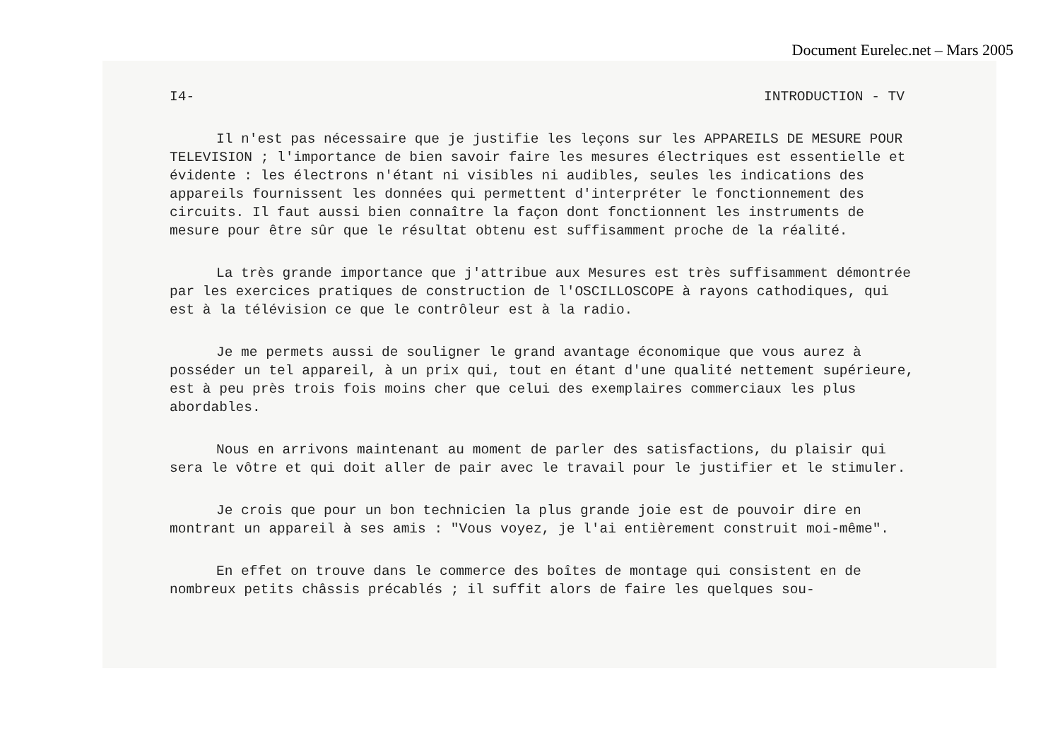Document Eurelec.net – Mars 2005
I4- INTRODUCTION - TV
Il n'est pas nécessaire que je justifie les leçons sur les APPAREILS DE MESURE POUR TELEVISION ; l'importance de bien savoir faire les mesures électriques est essentielle et évidente : les électrons n'étant ni visibles ni audibles, seules les indications des appareils fournissent les données qui permettent d'interpréter le fonctionnement des circuits. Il faut aussi bien connaître la façon dont fonctionnent les instruments de mesure pour être sûr que le résultat obtenu est suffisamment proche de la réalité.
La très grande importance que j'attribue aux Mesures est très suffisamment démontrée par les exercices pratiques de construction de l'OSCILLOSCOPE à rayons cathodiques, qui est à la télévision ce que le contrôleur est à la radio.
Je me permets aussi de souligner le grand avantage économique que vous aurez à posséder un tel appareil, à un prix qui, tout en étant d'une qualité nettement supérieure, est à peu près trois fois moins cher que celui des exemplaires commerciaux les plus abordables.
Nous en arrivons maintenant au moment de parler des satisfactions, du plaisir qui sera le vôtre et qui doit aller de pair avec le travail pour le justifier et le stimuler.
Je crois que pour un bon technicien la plus grande joie est de pouvoir dire en montrant un appareil à ses amis : "Vous voyez, je l'ai entièrement construit moi-même".
En effet on trouve dans le commerce des boîtes de montage qui consistent en de nombreux petits châssis précablés ; il suffit alors de faire les quelques sou-